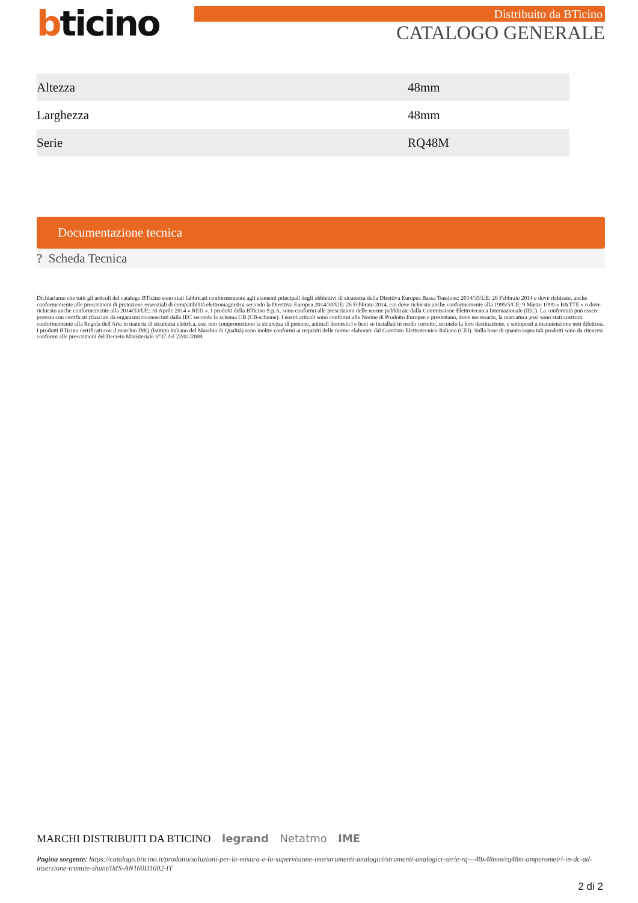bticino Distribuito da BTicino
CATALOGO GENERALE
| Altezza | 48mm |
| Larghezza | 48mm |
| Serie | RQ48M |
Documentazione tecnica
? Scheda Tecnica
Dichiariamo che tutti gli articoli del catalogo BTicino sono stati fabbricati conformemente agli elementi principali degli obbiettivi di sicurezza della Direttiva Europea Bassa Tensione: 2014/35/UE: 26 Febbraio 2014 e dove richiesto, anche conformemente alle prescrizioni di protezione essenziali di compatibilità elettromagnetica secondo la Direttiva Europea 2014/30/UE: 26 Febbraio 2014, e/o dove richiesto anche conformemente alla 1995/5/CE: 9 Marzo 1999 « R&TTE » o dove richiesto anche conformemente alla 2014/53/UE: 16 Aprile 2014 « RED ». I prodotti della BTicino S.p.A. sono conformi alle prescrizioni delle norme pubblicate dalla Commissione Elettrotecnica Internazionale (IEC). La conformità può essere provata con certificati rilasciati da organismi riconosciuti dalla IEC secondo lo schema CB (CB-scheme). I nostri articoli sono conformi alle Norme di Prodotto Europee e presentano, dove necessario, la marcatura ,essi sono stati costruiti conformemente alla Regola dell'Arte in materia di sicurezza elettrica, essi non compromettono la sicurezza di persone, animali domestici e beni se installati in modo corretto, secondo la loro destinazione, e sottoposti a manutenzione non difettosa. I prodotti BTicino certificati con il marchio IMQ (Istituto italiano del Marchio di Qualità) sono inoltre conformi ai requisiti delle norme elaborate dal Comitato Elettrotecnico Italiano (CEI). Sulla base di quanto sopra tali prodotti sono da ritenersi conformi alle prescrizioni del Decreto Ministeriale n°37 del 22/01/2008.
MARCHI DISTRIBUITI DA BTICINO legrand Netatmo IME
Pagina sorgente: https://catalogo.bticino.it/prodotto/soluzioni-per-la-misura-e-la-supervisione-ime/strumenti-analogici/strumenti-analogici-serie-rq---48x48mm/rq48m-amperometri-in-dc-ad-inserzione-tramite-shunt/IMS-AN160D1002-IT
2 di 2